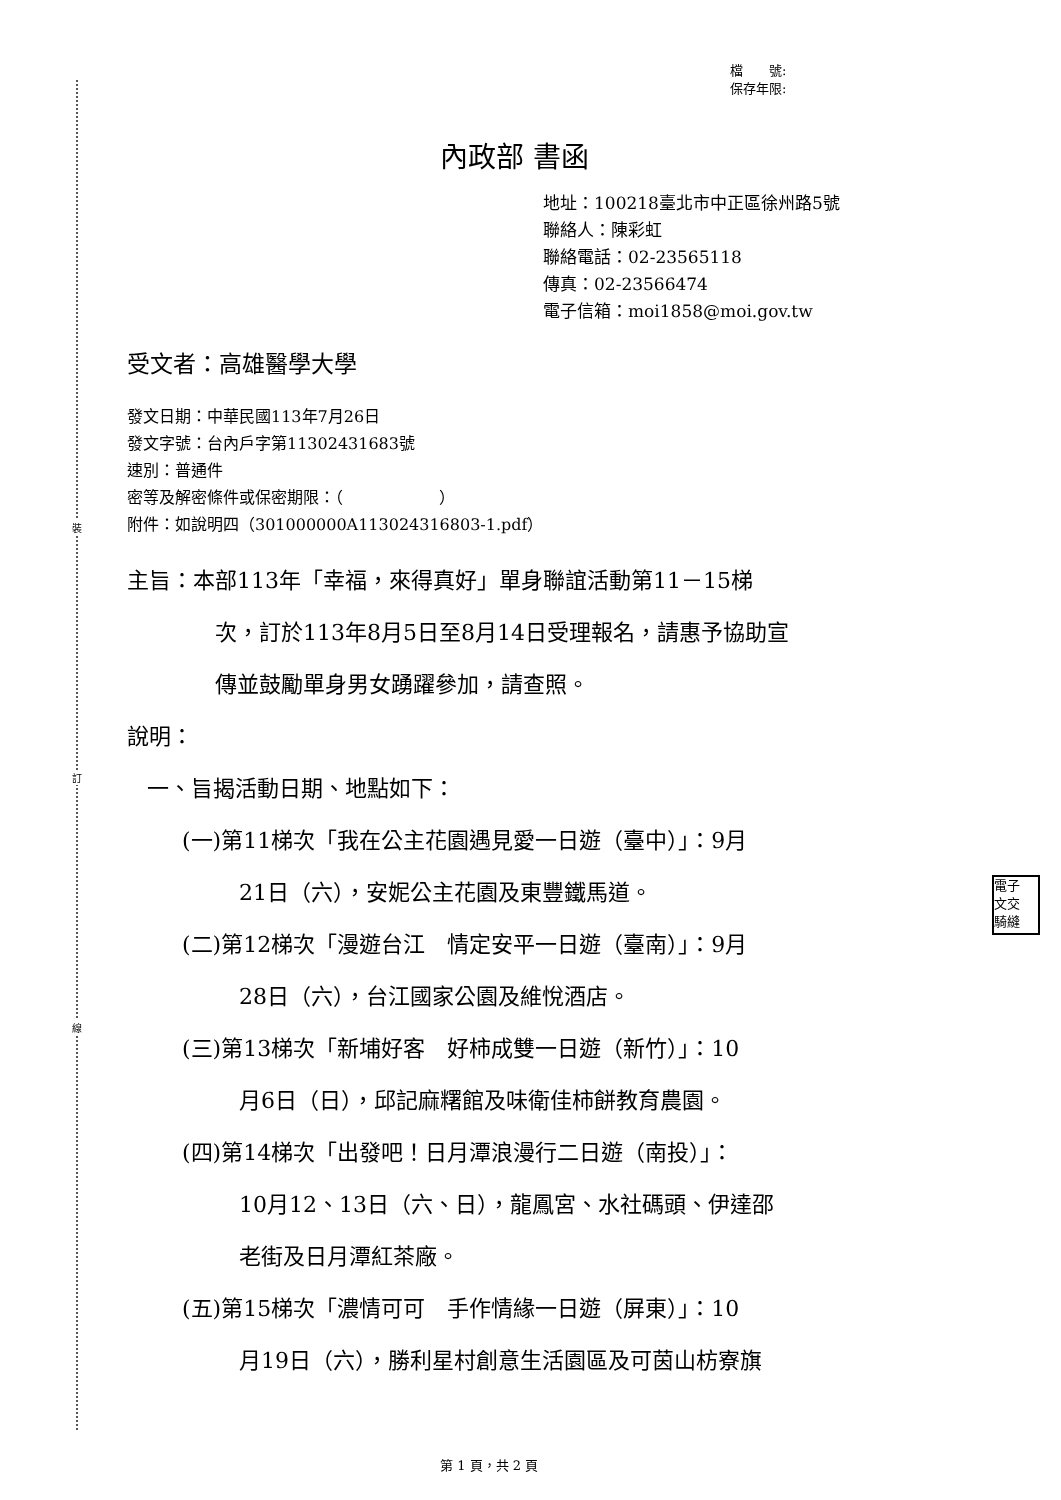裝
訂
線
檔　　號:
保存年限:
內政部 書函
地址：100218臺北市中正區徐州路5號
聯絡人：陳彩虹
聯絡電話：02-23565118
傳真：02-23566474
電子信箱：moi1858@moi.gov.tw
受文者：高雄醫學大學
發文日期：中華民國113年7月26日
發文字號：台內戶字第11302431683號
速別：普通件
密等及解密條件或保密期限：（　　　　　　）
附件：如說明四（301000000A113024316803-1.pdf）
主旨：本部113年「幸福，來得真好」單身聯誼活動第11－15梯
次，訂於113年8月5日至8月14日受理報名，請惠予協助宣
傳並鼓勵單身男女踴躍參加，請查照。
說明：
一、旨揭活動日期、地點如下：
(一)第11梯次「我在公主花園遇見愛一日遊（臺中）」：9月
21日（六），安妮公主花園及東豐鐵馬道。
(二)第12梯次「漫遊台江　情定安平一日遊（臺南）」：9月
28日（六），台江國家公園及維悅酒店。
(三)第13梯次「新埔好客　好柿成雙一日遊（新竹）」：10
月6日（日），邱記麻糬館及味衛佳柿餅教育農園。
(四)第14梯次「出發吧！日月潭浪漫行二日遊（南投）」：
10月12、13日（六、日），龍鳳宮、水社碼頭、伊達邵
老街及日月潭紅茶廠。
(五)第15梯次「濃情可可　手作情緣一日遊（屏東）」：10
月19日（六），勝利星村創意生活園區及可茵山枋寮旗
電子
文交
騎縫
第 1 頁，共 2 頁